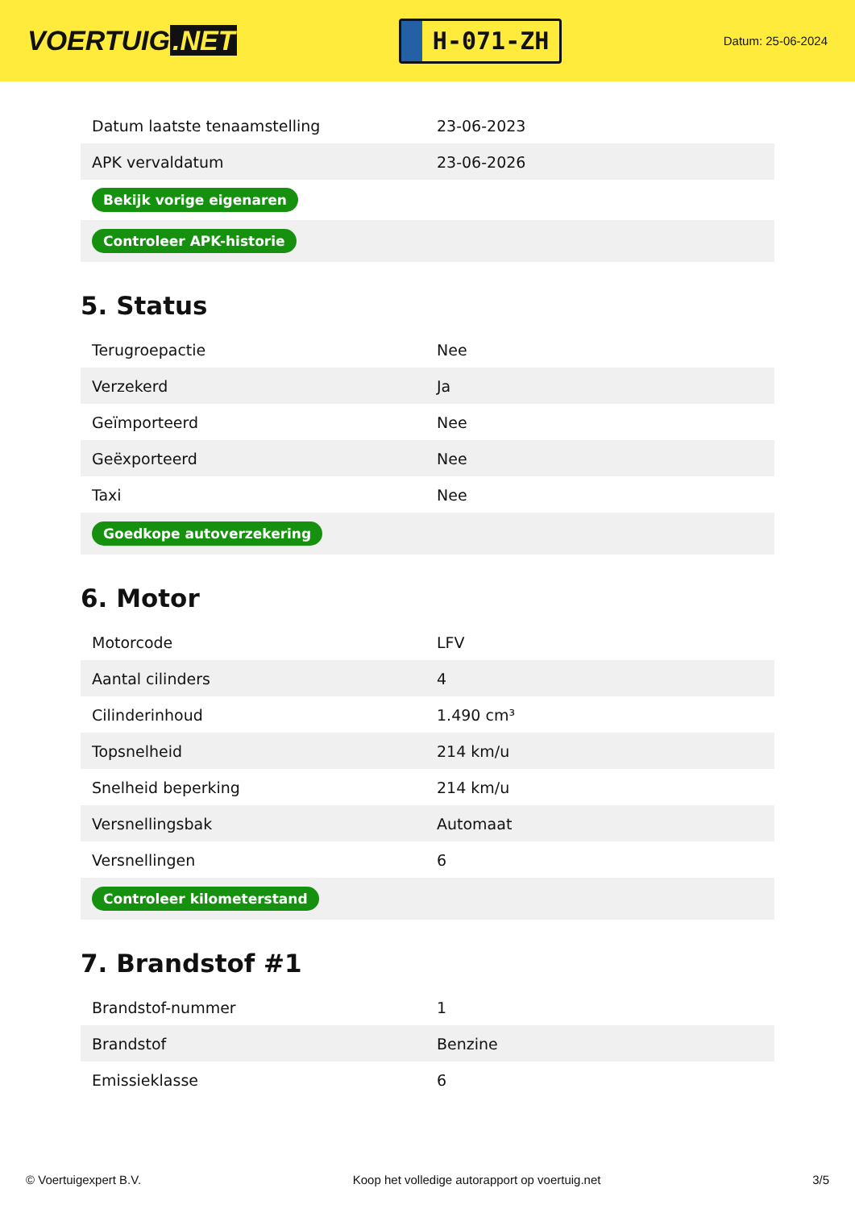VOERTUIG.NET
H-071-ZH
Datum: 25-06-2024
| Datum laatste tenaamstelling | 23-06-2023 |
| APK vervaldatum | 23-06-2026 |
| Bekijk vorige eigenaren | |
| Controleer APK-historie | |
5. Status
| Terugroepactie | Nee |
| Verzekerd | Ja |
| Geïmporteerd | Nee |
| Geëxporteerd | Nee |
| Taxi | Nee |
| Goedkope autoverzekering | |
6. Motor
| Motorcode | LFV |
| Aantal cilinders | 4 |
| Cilinderinhoud | 1.490 cm³ |
| Topsnelheid | 214 km/u |
| Snelheid beperking | 214 km/u |
| Versnellingsbak | Automaat |
| Versnellingen | 6 |
| Controleer kilometerstand | |
7. Brandstof #1
| Brandstof-nummer | 1 |
| Brandstof | Benzine |
| Emissieklasse | 6 |
© Voertuigexpert B.V. Koop het volledige autorapport op voertuig.net 3/5